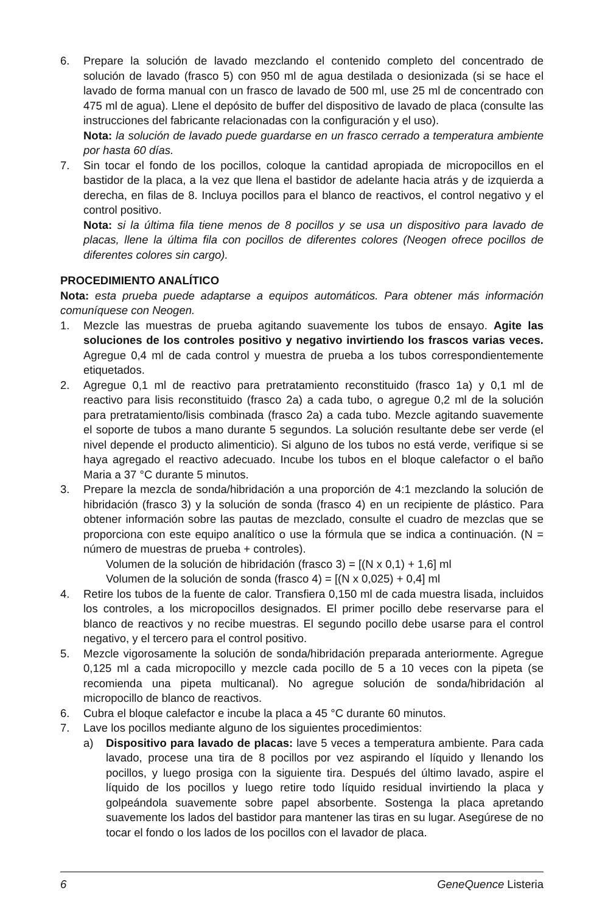6. Prepare la solución de lavado mezclando el contenido completo del concentrado de solución de lavado (frasco 5) con 950 ml de agua destilada o desionizada (si se hace el lavado de forma manual con un frasco de lavado de 500 ml, use 25 ml de concentrado con 475 ml de agua). Llene el depósito de buffer del dispositivo de lavado de placa (consulte las instrucciones del fabricante relacionadas con la configuración y el uso).
Nota: la solución de lavado puede guardarse en un frasco cerrado a temperatura ambiente por hasta 60 días.
7. Sin tocar el fondo de los pocillos, coloque la cantidad apropiada de micropocillos en el bastidor de la placa, a la vez que llena el bastidor de adelante hacia atrás y de izquierda a derecha, en filas de 8. Incluya pocillos para el blanco de reactivos, el control negativo y el control positivo.
Nota: si la última fila tiene menos de 8 pocillos y se usa un dispositivo para lavado de placas, llene la última fila con pocillos de diferentes colores (Neogen ofrece pocillos de diferentes colores sin cargo).
PROCEDIMIENTO ANALÍTICO
Nota: esta prueba puede adaptarse a equipos automáticos. Para obtener más información comuníquese con Neogen.
1. Mezcle las muestras de prueba agitando suavemente los tubos de ensayo. Agite las soluciones de los controles positivo y negativo invirtiendo los frascos varias veces. Agregue 0,4 ml de cada control y muestra de prueba a los tubos correspondientemente etiquetados.
2. Agregue 0,1 ml de reactivo para pretratamiento reconstituido (frasco 1a) y 0,1 ml de reactivo para lisis reconstituido (frasco 2a) a cada tubo, o agregue 0,2 ml de la solución para pretratamiento/lisis combinada (frasco 2a) a cada tubo. Mezcle agitando suavemente el soporte de tubos a mano durante 5 segundos. La solución resultante debe ser verde (el nivel depende el producto alimenticio). Si alguno de los tubos no está verde, verifique si se haya agregado el reactivo adecuado. Incube los tubos en el bloque calefactor o el baño Maria a 37 °C durante 5 minutos.
3. Prepare la mezcla de sonda/hibridación a una proporción de 4:1 mezclando la solución de hibridación (frasco 3) y la solución de sonda (frasco 4) en un recipiente de plástico. Para obtener información sobre las pautas de mezclado, consulte el cuadro de mezclas que se proporciona con este equipo analítico o use la fórmula que se indica a continuación. (N = número de muestras de prueba + controles).
Volumen de la solución de hibridación (frasco 3) = [(N x 0,1) + 1,6] ml
Volumen de la solución de sonda (frasco 4) = [(N x 0,025) + 0,4] ml
4. Retire los tubos de la fuente de calor. Transfiera 0,150 ml de cada muestra lisada, incluidos los controles, a los micropocillos designados. El primer pocillo debe reservarse para el blanco de reactivos y no recibe muestras. El segundo pocillo debe usarse para el control negativo, y el tercero para el control positivo.
5. Mezcle vigorosamente la solución de sonda/hibridación preparada anteriormente. Agregue 0,125 ml a cada micropocillo y mezcle cada pocillo de 5 a 10 veces con la pipeta (se recomienda una pipeta multicanal). No agregue solución de sonda/hibridación al micropocillo de blanco de reactivos.
6. Cubra el bloque calefactor e incube la placa a 45 °C durante 60 minutos.
7. Lave los pocillos mediante alguno de los siguientes procedimientos:
a) Dispositivo para lavado de placas: lave 5 veces a temperatura ambiente. Para cada lavado, procese una tira de 8 pocillos por vez aspirando el líquido y llenando los pocillos, y luego prosiga con la siguiente tira. Después del último lavado, aspire el líquido de los pocillos y luego retire todo líquido residual invirtiendo la placa y golpeándola suavemente sobre papel absorbente. Sostenga la placa apretando suavemente los lados del bastidor para mantener las tiras en su lugar. Asegúrese de no tocar el fondo o los lados de los pocillos con el lavador de placa.
6 GeneQuence Listeria